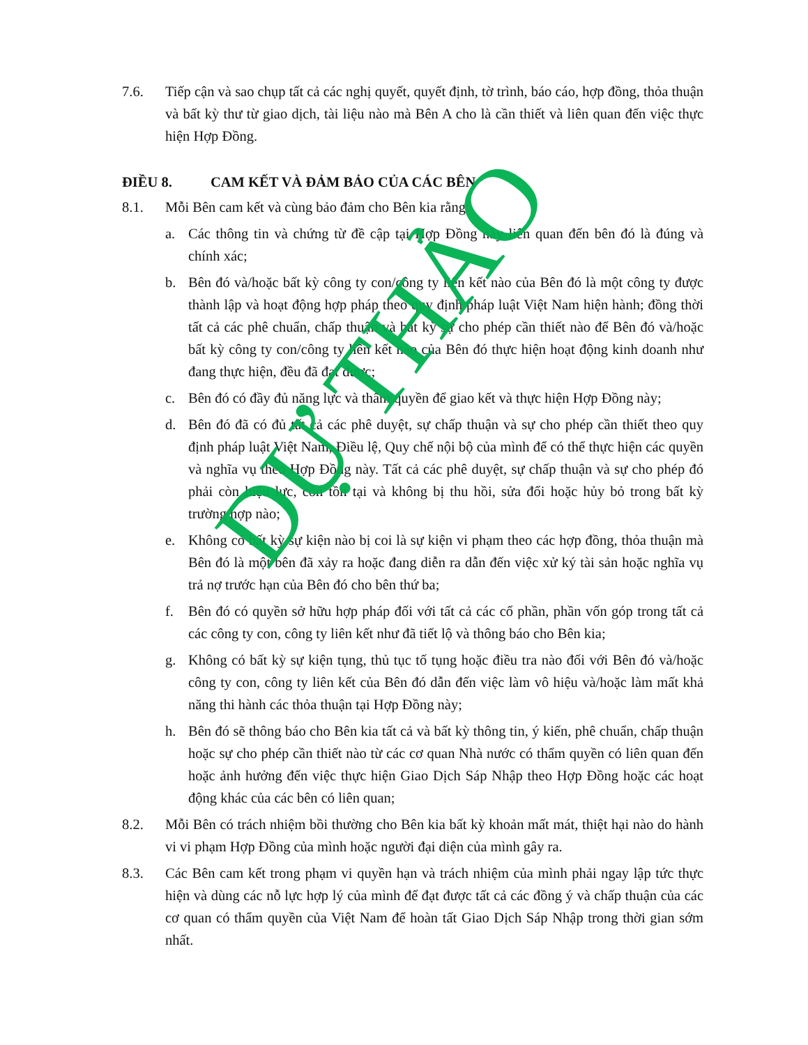7.6. Tiếp cận và sao chụp tất cả các nghị quyết, quyết định, tờ trình, báo cáo, hợp đồng, thỏa thuận và bất kỳ thư từ giao dịch, tài liệu nào mà Bên A cho là cần thiết và liên quan đến việc thực hiện Hợp Đồng.
ĐIỀU 8. CAM KẾT VÀ ĐẢM BẢO CỦA CÁC BÊN
8.1. Mỗi Bên cam kết và cùng bảo đảm cho Bên kia rằng:
a. Các thông tin và chứng từ đề cập tại Hợp Đồng này liên quan đến bên đó là đúng và chính xác;
b. Bên đó và/hoặc bất kỳ công ty con/công ty liên kết nào của Bên đó là một công ty được thành lập và hoạt động hợp pháp theo quy định pháp luật Việt Nam hiện hành; đồng thời tất cả các phê chuẩn, chấp thuận và bất kỳ sự cho phép cần thiết nào để Bên đó và/hoặc bất kỳ công ty con/công ty liên kết nào của Bên đó thực hiện hoạt động kinh doanh như đang thực hiện, đều đã đạt được;
c. Bên đó có đầy đủ năng lực và thẩm quyền để giao kết và thực hiện Hợp Đồng này;
d. Bên đó đã có đủ tất cả các phê duyệt, sự chấp thuận và sự cho phép cần thiết theo quy định pháp luật Việt Nam, Điều lệ, Quy chế nội bộ của mình để có thể thực hiện các quyền và nghĩa vụ theo Hợp Đồng này. Tất cả các phê duyệt, sự chấp thuận và sự cho phép đó phải còn hiệu lực, còn tồn tại và không bị thu hồi, sửa đổi hoặc hủy bỏ trong bất kỳ trường hợp nào;
e. Không có bất kỳ sự kiện nào bị coi là sự kiện vi phạm theo các hợp đồng, thỏa thuận mà Bên đó là một bên đã xảy ra hoặc đang diễn ra dẫn đến việc xử ký tài sản hoặc nghĩa vụ trả nợ trước hạn của Bên đó cho bên thứ ba;
f. Bên đó có quyền sở hữu hợp pháp đối với tất cả các cổ phần, phần vốn góp trong tất cả các công ty con, công ty liên kết như đã tiết lộ và thông báo cho Bên kia;
g. Không có bất kỳ sự kiện tụng, thủ tục tố tụng hoặc điều tra nào đối với Bên đó và/hoặc công ty con, công ty liên kết của Bên đó dẫn đến việc làm vô hiệu và/hoặc làm mất khả năng thi hành các thỏa thuận tại Hợp Đồng này;
h. Bên đó sẽ thông báo cho Bên kia tất cả và bất kỳ thông tin, ý kiến, phê chuẩn, chấp thuận hoặc sự cho phép cần thiết nào từ các cơ quan Nhà nước có thẩm quyền có liên quan đến hoặc ảnh hưởng đến việc thực hiện Giao Dịch Sáp Nhập theo Hợp Đồng hoặc các hoạt động khác của các bên có liên quan;
8.2. Mỗi Bên có trách nhiệm bồi thường cho Bên kia bất kỳ khoản mất mát, thiệt hại nào do hành vi vi phạm Hợp Đồng của mình hoặc người đại diện của mình gây ra.
8.3. Các Bên cam kết trong phạm vi quyền hạn và trách nhiệm của mình phải ngay lập tức thực hiện và dùng các nỗ lực hợp lý của mình để đạt được tất cả các đồng ý và chấp thuận của các cơ quan có thẩm quyền của Việt Nam để hoàn tất Giao Dịch Sáp Nhập trong thời gian sớm nhất.
DỰ THẢO